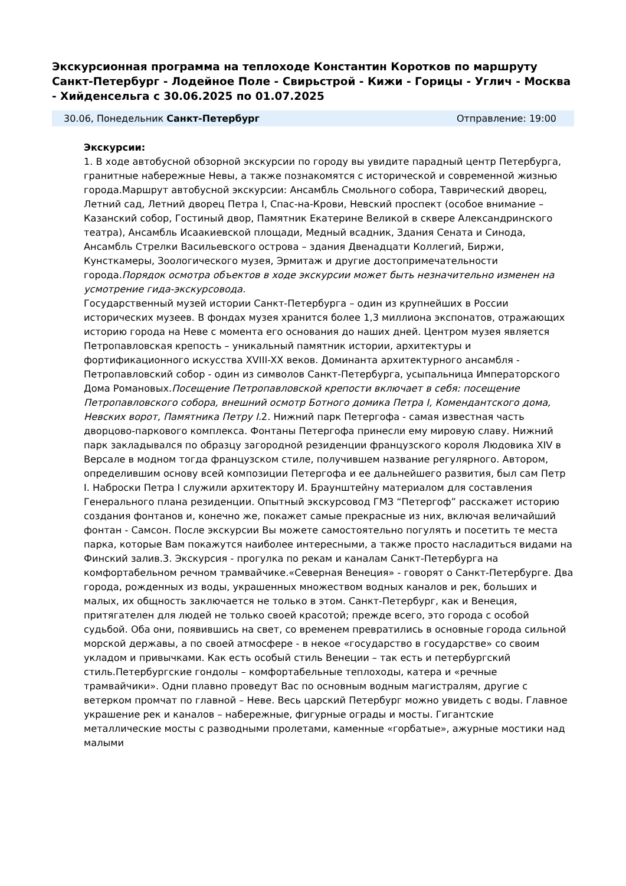Экскурсионная программа на теплоходе Константин Коротков по маршруту Санкт-Петербург - Лодейное Поле - Свирьстрой - Кижи - Горицы - Углич - Москва - Хийденсельга с 30.06.2025 по 01.07.2025
30.06, Понедельник Санкт-Петербург Отправление: 19:00
Экскурсии:
1. В ходе автобусной обзорной экскурсии по городу вы увидите парадный центр Петербурга, гранитные набережные Невы, а также познакомятся с исторической и современной жизнью города.Маршрут автобусной экскурсии: Ансамбль Смольного собора, Таврический дворец, Летний сад, Летний дворец Петра I, Спас-на-Крови, Невский проспект (особое внимание – Казанский собор, Гостиный двор, Памятник Екатерине Великой в сквере Александринского театра), Ансамбль Исаакиевской площади, Медный всадник, Здания Сената и Синода, Ансамбль Стрелки Васильевского острова – здания Двенадцати Коллегий, Биржи, Кунсткамеры, Зоологического музея, Эрмитаж и другие достопримечательности города.Порядок осмотра объектов в ходе экскурсии может быть незначительно изменен на усмотрение гида-экскурсовода.
Государственный музей истории Санкт-Петербурга – один из крупнейших в России исторических музеев. В фондах музея хранится более 1,3 миллиона экспонатов, отражающих историю города на Неве с момента его основания до наших дней. Центром музея является Петропавловская крепость – уникальный памятник истории, архитектуры и фортификационного искусства XVIII-XX веков. Доминанта архитектурного ансамбля - Петропавловский собор - один из символов Санкт-Петербурга, усыпальница Императорского Дома Романовых.Посещение Петропавловской крепости включает в себя: посещение Петропавловского собора, внешний осмотр Ботного домика Петра I, Комендантского дома, Невских ворот, Памятника Петру I. 2. Нижний парк Петергофа - самая известная часть дворцово-паркового комплекса. Фонтаны Петергофа принесли ему мировую славу. Нижний парк закладывался по образцу загородной резиденции французского короля Людовика XIV в Версале в модном тогда французском стиле, получившем название регулярного. Автором, определившим основу всей композиции Петергофа и ее дальнейшего развития, был сам Петр I. Наброски Петра I служили архитектору И. Браунштейну материалом для составления Генерального плана резиденции. Опытный экскурсовод ГМЗ “Петергоф” расскажет историю создания фонтанов и, конечно же, покажет самые прекрасные из них, включая величайший фонтан - Самсон. После экскурсии Вы можете самостоятельно погулять и посетить те места парка, которые Вам покажутся наиболее интересными, а также просто насладиться видами на Финский залив.3. Экскурсия - прогулка по рекам и каналам Санкт-Петербурга на комфортабельном речном трамвайчике.«Северная Венеция» - говорят о Санкт-Петербурге. Два города, рожденных из воды, украшенных множеством водных каналов и рек, больших и малых, их общность заключается не только в этом. Санкт-Петербург, как и Венеция, притягателен для людей не только своей красотой; прежде всего, это города с особой судьбой. Оба они, появившись на свет, со временем превратились в основные города сильной морской державы, а по своей атмосфере - в некое «государство в государстве» со своим укладом и привычками. Как есть особый стиль Венеции – так есть и петербургский стиль.Петербургские гондолы – комфортабельные теплоходы, катера и «речные трамвайчики». Одни плавно проведут Вас по основным водным магистралям, другие с ветерком промчат по главной – Неве. Весь царский Петербург можно увидеть с воды. Главное украшение рек и каналов – набережные, фигурные ограды и мосты. Гигантские металлические мосты с разводными пролетами, каменные «горбатые», ажурные мостики над малыми